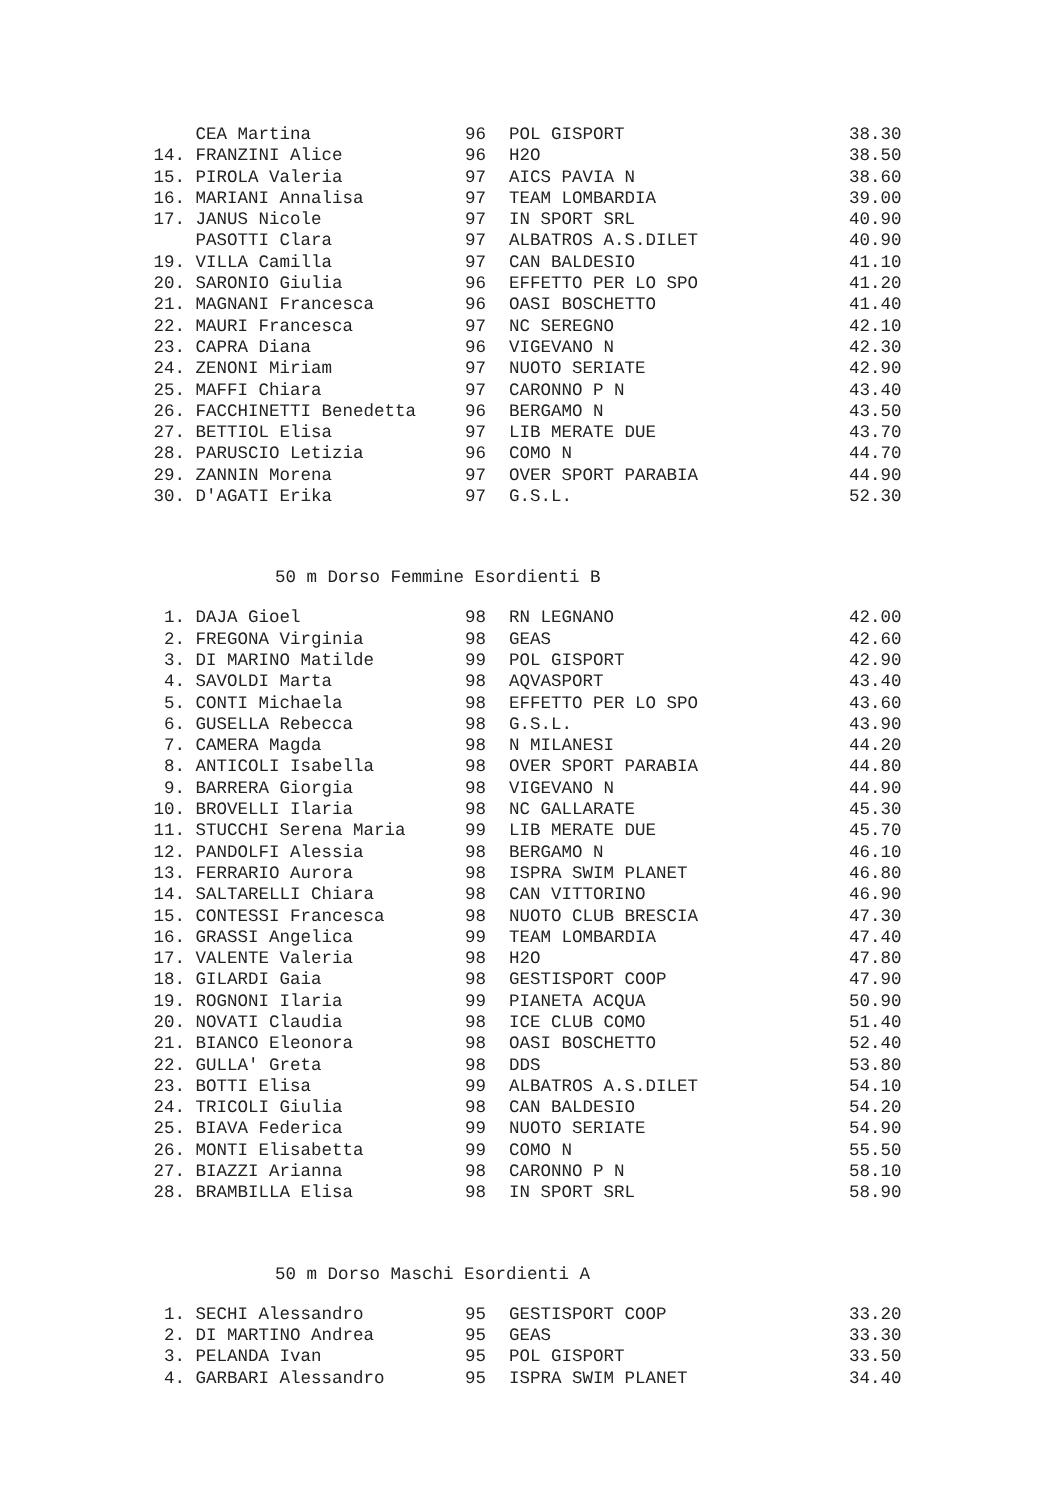| | CEA Martina | 96 | POL GISPORT | 38.30 |
| 14. | FRANZINI Alice | 96 | H2O | 38.50 |
| 15. | PIROLA Valeria | 97 | AICS PAVIA N | 38.60 |
| 16. | MARIANI Annalisa | 97 | TEAM LOMBARDIA | 39.00 |
| 17. | JANUS Nicole | 97 | IN SPORT SRL | 40.90 |
| | PASOTTI Clara | 97 | ALBATROS A.S.DILET | 40.90 |
| 19. | VILLA Camilla | 97 | CAN BALDESIO | 41.10 |
| 20. | SARONIO Giulia | 96 | EFFETTO PER LO SPO | 41.20 |
| 21. | MAGNANI Francesca | 96 | OASI BOSCHETTO | 41.40 |
| 22. | MAURI Francesca | 97 | NC SEREGNO | 42.10 |
| 23. | CAPRA Diana | 96 | VIGEVANO N | 42.30 |
| 24. | ZENONI Miriam | 97 | NUOTO SERIATE | 42.90 |
| 25. | MAFFI Chiara | 97 | CARONNO P N | 43.40 |
| 26. | FACCHINETTI Benedetta | 96 | BERGAMO N | 43.50 |
| 27. | BETTIOL Elisa | 97 | LIB MERATE DUE | 43.70 |
| 28. | PARUSCIO Letizia | 96 | COMO N | 44.70 |
| 29. | ZANNIN Morena | 97 | OVER SPORT PARABIA | 44.90 |
| 30. | D'AGATI Erika | 97 | G.S.L. | 52.30 |
50 m Dorso Femmine Esordienti B
| 1. | DAJA Gioel | 98 | RN LEGNANO | 42.00 |
| 2. | FREGONA Virginia | 98 | GEAS | 42.60 |
| 3. | DI MARINO Matilde | 99 | POL GISPORT | 42.90 |
| 4. | SAVOLDI Marta | 98 | AQVASPORT | 43.40 |
| 5. | CONTI Michaela | 98 | EFFETTO PER LO SPO | 43.60 |
| 6. | GUSELLA Rebecca | 98 | G.S.L. | 43.90 |
| 7. | CAMERA Magda | 98 | N MILANESI | 44.20 |
| 8. | ANTICOLI Isabella | 98 | OVER SPORT PARABIA | 44.80 |
| 9. | BARRERA Giorgia | 98 | VIGEVANO N | 44.90 |
| 10. | BROVELLI Ilaria | 98 | NC GALLARATE | 45.30 |
| 11. | STUCCHI Serena Maria | 99 | LIB MERATE DUE | 45.70 |
| 12. | PANDOLFI Alessia | 98 | BERGAMO N | 46.10 |
| 13. | FERRARIO Aurora | 98 | ISPRA SWIM PLANET | 46.80 |
| 14. | SALTARELLI Chiara | 98 | CAN VITTORINO | 46.90 |
| 15. | CONTESSI Francesca | 98 | NUOTO CLUB BRESCIA | 47.30 |
| 16. | GRASSI Angelica | 99 | TEAM LOMBARDIA | 47.40 |
| 17. | VALENTE Valeria | 98 | H2O | 47.80 |
| 18. | GILARDI Gaia | 98 | GESTISPORT COOP | 47.90 |
| 19. | ROGNONI Ilaria | 99 | PIANETA ACQUA | 50.90 |
| 20. | NOVATI Claudia | 98 | ICE CLUB COMO | 51.40 |
| 21. | BIANCO Eleonora | 98 | OASI BOSCHETTO | 52.40 |
| 22. | GULLA' Greta | 98 | DDS | 53.80 |
| 23. | BOTTI Elisa | 99 | ALBATROS A.S.DILET | 54.10 |
| 24. | TRICOLI Giulia | 98 | CAN BALDESIO | 54.20 |
| 25. | BIAVA Federica | 99 | NUOTO SERIATE | 54.90 |
| 26. | MONTI Elisabetta | 99 | COMO N | 55.50 |
| 27. | BIAZZI Arianna | 98 | CARONNO P N | 58.10 |
| 28. | BRAMBILLA Elisa | 98 | IN SPORT SRL | 58.90 |
50 m Dorso Maschi Esordienti A
| 1. | SECHI Alessandro | 95 | GESTISPORT COOP | 33.20 |
| 2. | DI MARTINO Andrea | 95 | GEAS | 33.30 |
| 3. | PELANDA Ivan | 95 | POL GISPORT | 33.50 |
| 4. | GARBARI Alessandro | 95 | ISPRA SWIM PLANET | 34.40 |